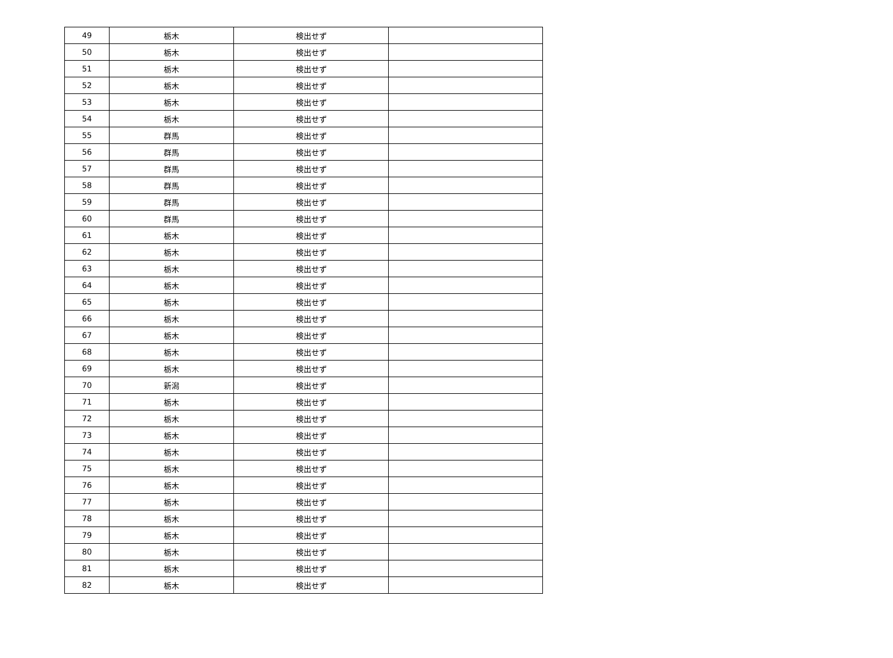| 49 | 栃木 | 検出せず | |
| 50 | 栃木 | 検出せず | |
| 51 | 栃木 | 検出せず | |
| 52 | 栃木 | 検出せず | |
| 53 | 栃木 | 検出せず | |
| 54 | 栃木 | 検出せず | |
| 55 | 群馬 | 検出せず | |
| 56 | 群馬 | 検出せず | |
| 57 | 群馬 | 検出せず | |
| 58 | 群馬 | 検出せず | |
| 59 | 群馬 | 検出せず | |
| 60 | 群馬 | 検出せず | |
| 61 | 栃木 | 検出せず | |
| 62 | 栃木 | 検出せず | |
| 63 | 栃木 | 検出せず | |
| 64 | 栃木 | 検出せず | |
| 65 | 栃木 | 検出せず | |
| 66 | 栃木 | 検出せず | |
| 67 | 栃木 | 検出せず | |
| 68 | 栃木 | 検出せず | |
| 69 | 栃木 | 検出せず | |
| 70 | 新潟 | 検出せず | |
| 71 | 栃木 | 検出せず | |
| 72 | 栃木 | 検出せず | |
| 73 | 栃木 | 検出せず | |
| 74 | 栃木 | 検出せず | |
| 75 | 栃木 | 検出せず | |
| 76 | 栃木 | 検出せず | |
| 77 | 栃木 | 検出せず | |
| 78 | 栃木 | 検出せず | |
| 79 | 栃木 | 検出せず | |
| 80 | 栃木 | 検出せず | |
| 81 | 栃木 | 検出せず | |
| 82 | 栃木 | 検出せず | |